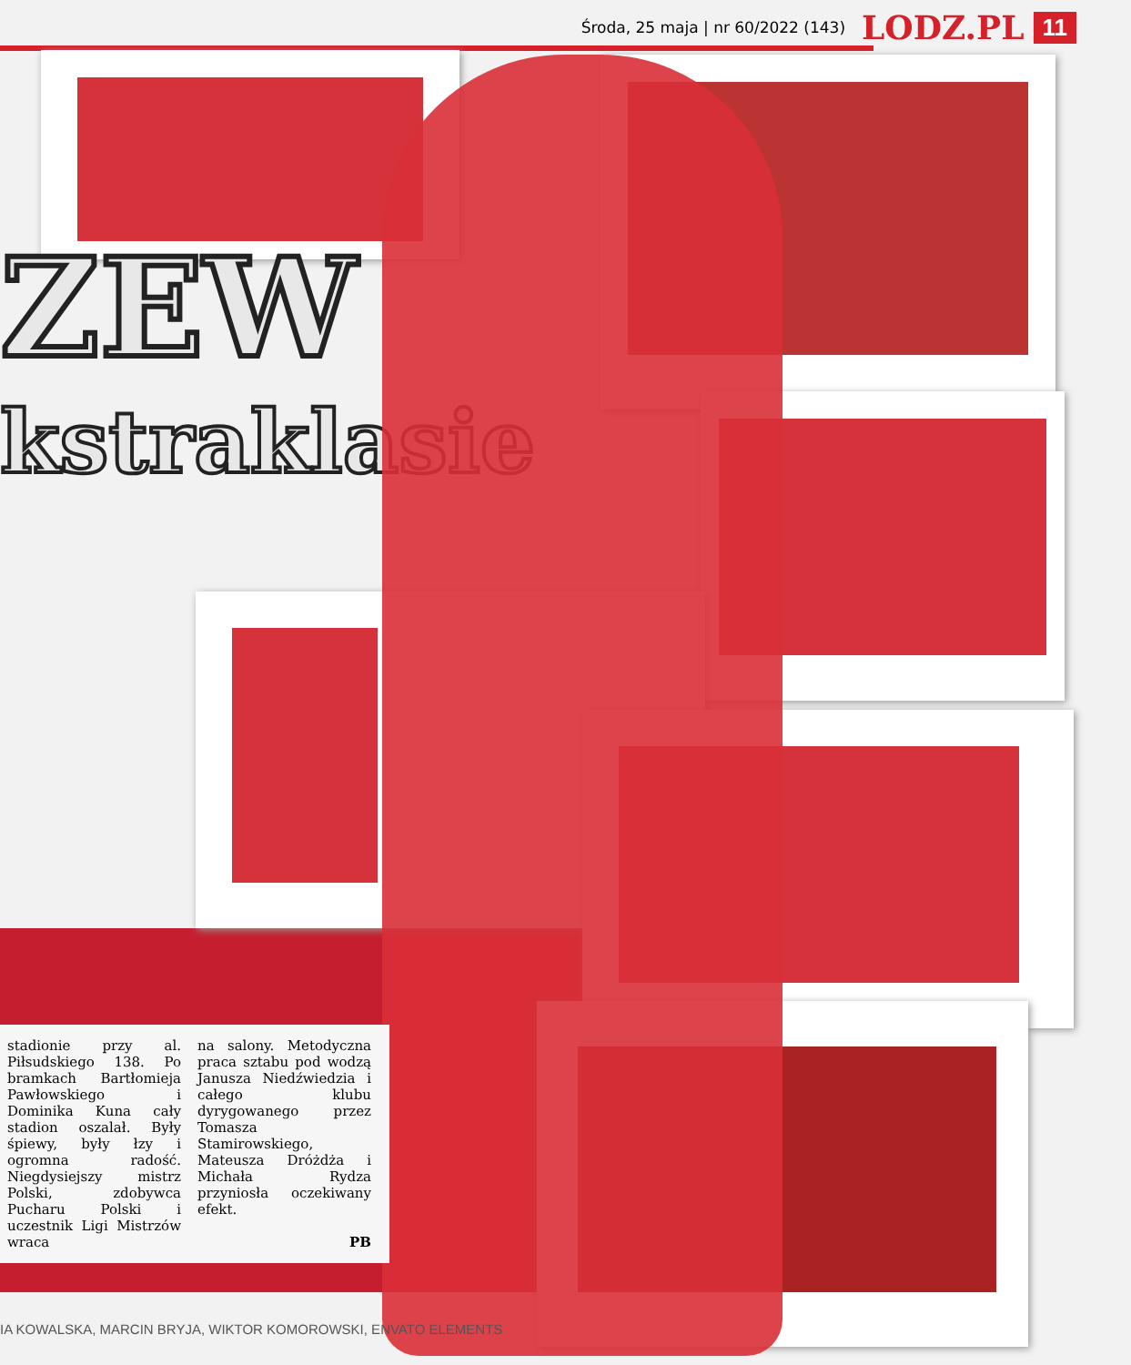Środa, 25 maja | nr 60/2022 (143) LODZ.PL 11
ZEW
kstraklasie
stadionie przy al. Piłsudskiego 138. Po bramkach Bartłomieja Pawłowskiego i Dominika Kuna cały stadion oszalał. Były śpiewy, były łzy i ogromna radość. Niegdysiejszy mistrz Polski, zdobywca Pucharu Polski i uczestnik Ligi Mistrzów wraca
na salony. Metodyczna praca sztabu pod wodzą Janusza Niedźwiedzia i całego klubu dyrygowanego przez Tomasza Stamirowskiego, Mateusza Dróżdża i Michała Rydza przyniosła oczekiwany efekt.
PB
IA KOWALSKA, MARCIN BRYJA, WIKTOR KOMOROWSKI, ENVATO ELEMENTS